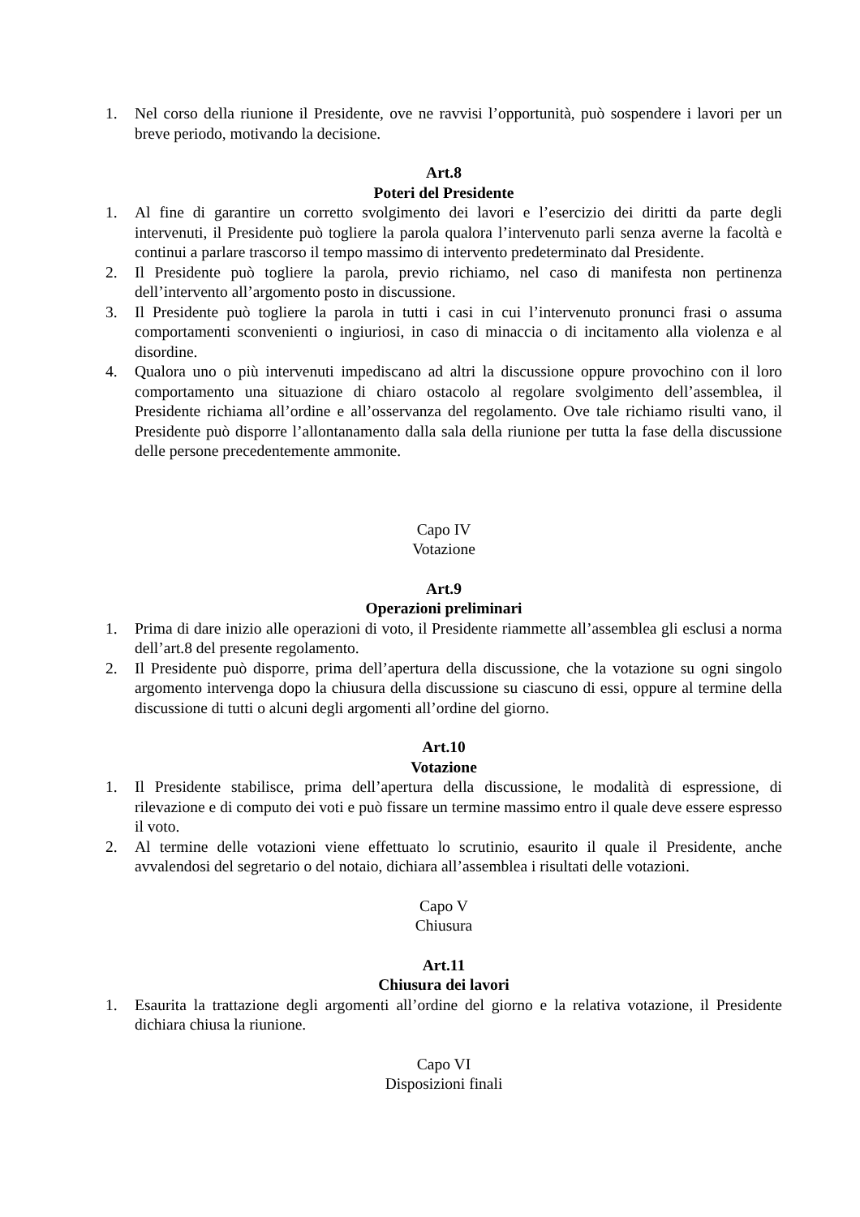1. Nel corso della riunione il Presidente, ove ne ravvisi l’opportunità, può sospendere i lavori per un breve periodo, motivando la decisione.
Art.8
Poteri del Presidente
1. Al fine di garantire un corretto svolgimento dei lavori e l’esercizio dei diritti da parte degli intervenuti, il Presidente può togliere la parola qualora l’intervenuto parli senza averne la facoltà e continui a parlare trascorso il tempo massimo di intervento predeterminato dal Presidente.
2. Il Presidente può togliere la parola, previo richiamo, nel caso di manifesta non pertinenza dell’intervento all’argomento posto in discussione.
3. Il Presidente può togliere la parola in tutti i casi in cui l’intervenuto pronunci frasi o assuma comportamenti sconvenienti o ingiuriosi, in caso di minaccia o di incitamento alla violenza e al disordine.
4. Qualora uno o più intervenuti impediscano ad altri la discussione oppure provochino con il loro comportamento una situazione di chiaro ostacolo al regolare svolgimento dell’assemblea, il Presidente richiama all’ordine e all’osservanza del regolamento. Ove tale richiamo risulti vano, il Presidente può disporre l’allontanamento dalla sala della riunione per tutta la fase della discussione delle persone precedentemente ammonite.
Capo IV
Votazione
Art.9
Operazioni preliminari
1. Prima di dare inizio alle operazioni di voto, il Presidente riammette all’assemblea gli esclusi a norma dell’art.8 del presente regolamento.
2. Il Presidente può disporre, prima dell’apertura della discussione, che la votazione su ogni singolo argomento intervenga dopo la chiusura della discussione su ciascuno di essi, oppure al termine della discussione di tutti o alcuni degli argomenti all’ordine del giorno.
Art.10
Votazione
1. Il Presidente stabilisce, prima dell’apertura della discussione, le modalità di espressione, di rilevazione e di computo dei voti e può fissare un termine massimo entro il quale deve essere espresso il voto.
2. Al termine delle votazioni viene effettuato lo scrutinio, esaurito il quale il Presidente, anche avvalendosi del segretario o del notaio, dichiara all’assemblea i risultati delle votazioni.
Capo V
Chiusura
Art.11
Chiusura dei lavori
1. Esaurita la trattazione degli argomenti all’ordine del giorno e la relativa votazione, il Presidente dichiara chiusa la riunione.
Capo VI
Disposizioni finali